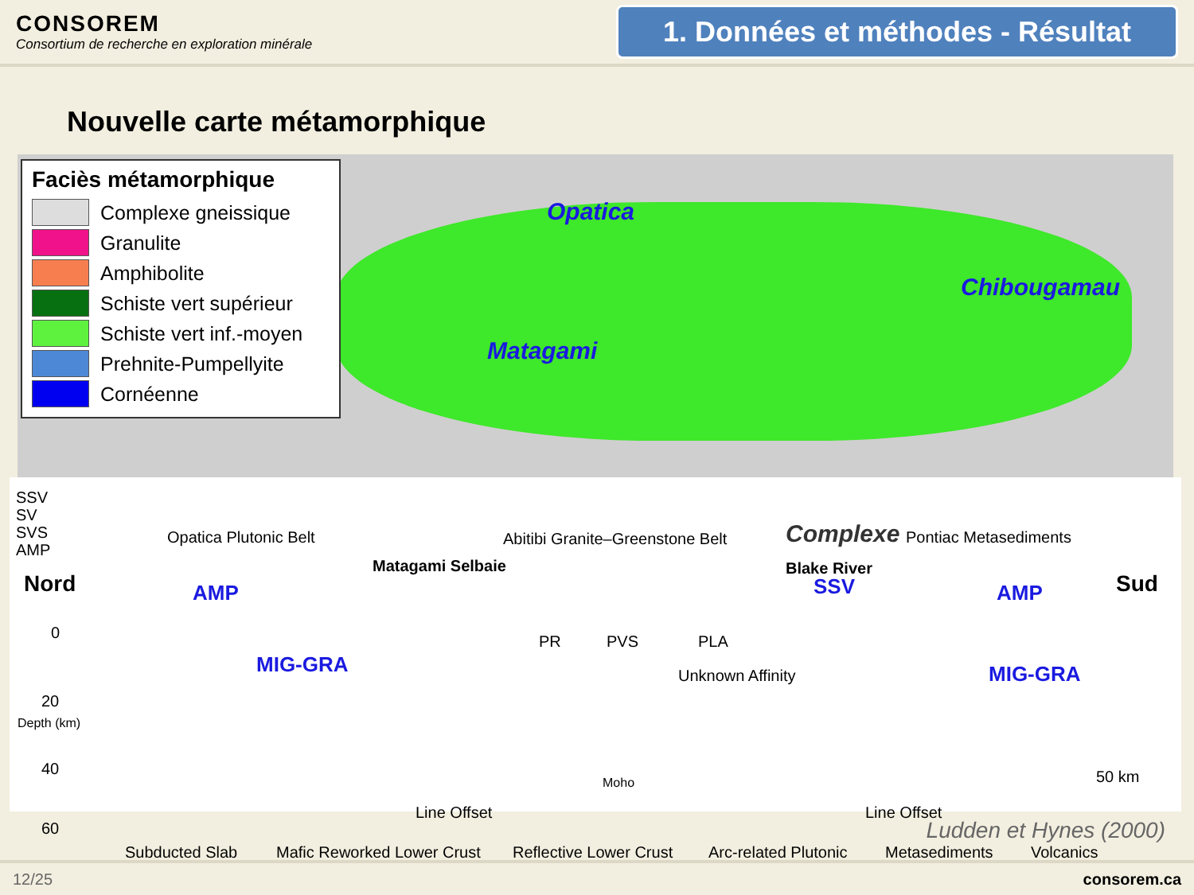CONSOREM
Consortium de recherche en exploration minérale
1. Données et méthodes - Résultat
Nouvelle carte métamorphique
Faciès métamorphique
Complexe gneissique
Granulite
Amphibolite
Schiste vert supérieur
Schiste vert inf.-moyen
Prehnite-Pumpellyite
Cornéenne
Opatica
Matagami
Chibougamau
Complexe
SSV
SV
SVS
AMP
Opatica Plutonic Belt Abitibi Granite–Greenstone Belt Pontiac Metasediments
Nord AMP
Matagami Selbaie Blake River
SSV AMP Sud
0
20
40
60
Depth (km)
MIG-GRA
PR PVS PLA
Unknown Affinity MIG-GRA
Moho
Line Offset Line Offset
50 km
Subducted Slab Mafic Reworked Lower Crust Reflective Lower Crust Arc-related Plutonic Metasediments Volcanics
Ludden et Hynes (2000)
12/25 consorem.ca